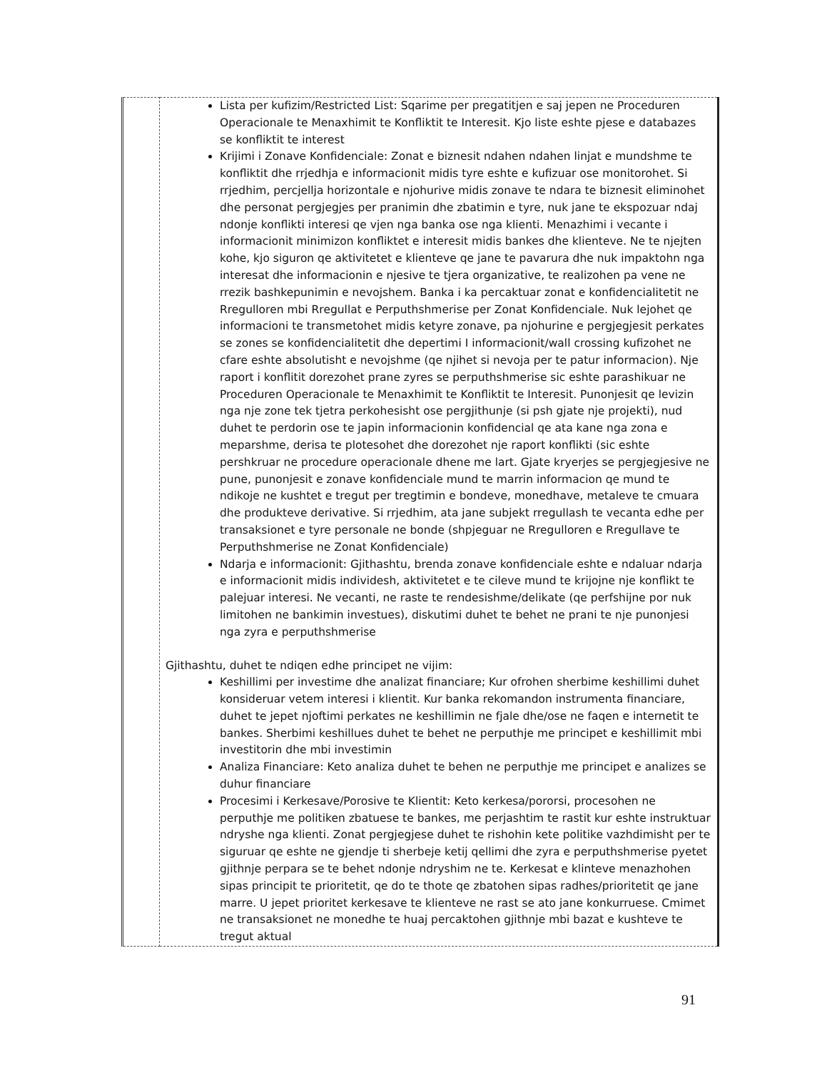| | Lista per kufizim/Restricted List: Sqarime per pregatitjen e saj jepen ne Proceduren Operacionale te Menaxhimit te Konfliktit te Interesit. Kjo liste eshte pjese e databazes se konfliktit te interest Krijimi i Zonave Konfidenciale: Zonat e biznesit ndahen ndahen linjat e mundshme te konfliktit dhe rrjedhja e informacionit midis tyre eshte e kufizuar ose monitorohet. Si rrjedhim, percjellja horizontale e njohurive midis zonave te ndara te biznesit eliminohet dhe personat pergjegjes per pranimin dhe zbatimin e tyre, nuk jane te ekspozuar ndaj ndonje konflikti interesi qe vjen nga banka ose nga klienti. Menazhimi i vecante i informacionit minimizon konfliktet e interesit midis bankes dhe klienteve. Ne te njejten kohe, kjo siguron qe aktivitetet e klienteve qe jane te pavarura dhe nuk impaktohn nga interesat dhe informacionin e njesive te tjera organizative, te realizohen pa vene ne rrezik bashkepunimin e nevojshem. Banka i ka percaktuar zonat e konfidencialitetit ne Rregulloren mbi Rregullat e Perputhshmerise per Zonat Konfidenciale. Nuk lejohet qe informacioni te transmetohet midis ketyre zonave, pa njohurine e pergjegjesit perkates se zones se konfidencialitetit dhe depertimi I informacionit/wall crossing kufizohet ne cfare eshte absolutisht e nevojshme (qe njihet si nevoja per te patur informacion). Nje raport i konflitit dorezohet prane zyres se perputhshmerise sic eshte parashikuar ne Proceduren Operacionale te Menaxhimit te Konfliktit te Interesit. Punonjesit qe levizin nga nje zone tek tjetra perkohesisht ose pergjithunje (si psh gjate nje projekti), nud duhet te perdorin ose te japin informacionin konfidencial qe ata kane nga zona e meparshme, derisa te plotesohet dhe dorezohet nje raport konflikti (sic eshte pershkruar ne procedure operacionale dhene me lart. Gjate kryerjes se pergjegjesive ne pune, punonjesit e zonave konfidenciale mund te marrin informacion qe mund te ndikoje ne kushtet e tregut per tregtimin e bondeve, monedhave, metaleve te cmuara dhe produkteve derivative. Si rrjedhim, ata jane subjekt rregullash te vecanta edhe per transaksionet e tyre personale ne bonde (shpjeguar ne Rregulloren e Rregullave te Perputhshmerise ne Zonat Konfidenciale) Ndarja e informacionit: Gjithashtu, brenda zonave konfidenciale eshte e ndaluar ndarja e informacionit midis individesh, aktivitetet e te cileve mund te krijojne nje konflikt te palejuar interesi. Ne vecanti, ne raste te rendesishme/delikate (qe perfshijne por nuk limitohen ne bankimin investues), diskutimi duhet te behet ne prani te nje punonjesi nga zyra e perputhshmerise Gjithashtu, duhet te ndiqen edhe principet ne vijim: Keshillimi per investime dhe analizat financiare; Kur ofrohen sherbime keshillimi duhet konsideruar vetem interesi i klientit. Kur banka rekomandon instrumenta financiare, duhet te jepet njoftimi perkates ne keshillimin ne fjale dhe/ose ne faqen e internetit te bankes. Sherbimi keshillues duhet te behet ne perputhje me principet e keshillimit mbi investitorin dhe mbi investimin Analiza Financiare: Keto analiza duhet te behen ne perputhje me principet e analizes se duhur financiare Procesimi i Kerkesave/Porosive te Klientit: Keto kerkesa/pororsi, procesohen ne perputhje me politiken zbatuese te bankes, me perjashtim te rastit kur eshte instruktuar ndryshe nga klienti. Zonat pergjegjese duhet te rishohin kete politike vazhdimisht per te siguruar qe eshte ne gjendje ti sherbeje ketij qellimi dhe zyra e perputhshmerise pyetet gjithnje perpara se te behet ndonje ndryshim ne te. Kerkesat e klinteve menazhohen sipas principit te prioritetit, qe do te thote qe zbatohen sipas radhes/prioritetit qe jane marre. U jepet prioritet kerkesave te klienteve ne rast se ato jane konkurruese. Cmimet ne transaksionet ne monedhe te huaj percaktohen gjithnje mbi bazat e kushteve te tregut aktual |
91